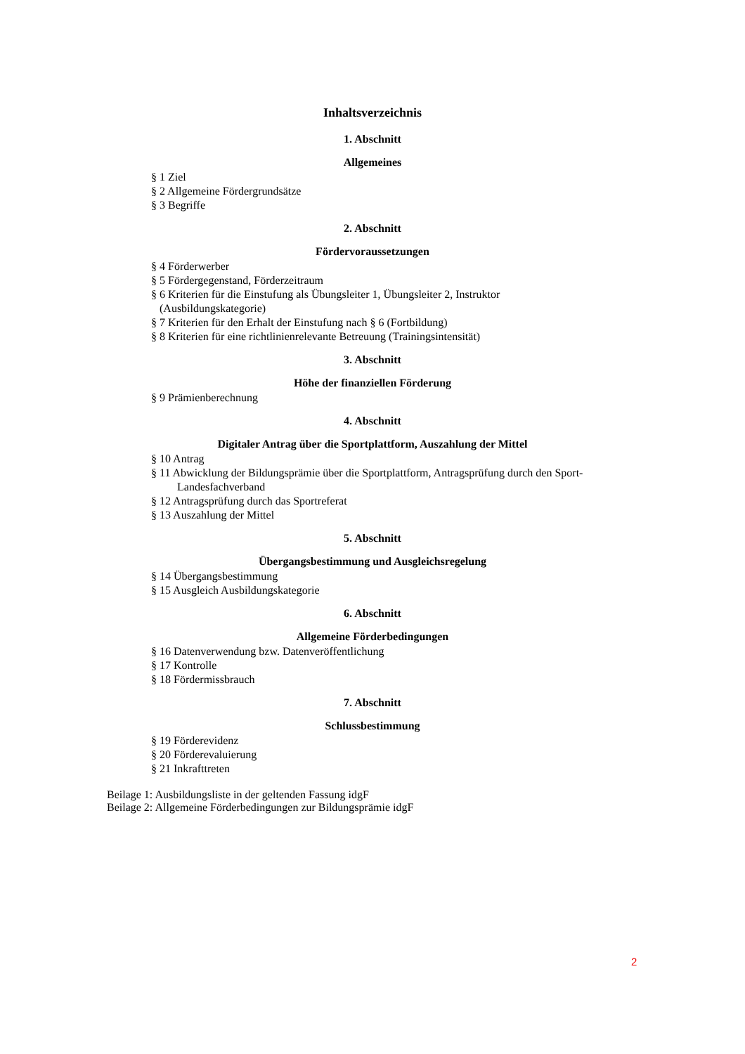Inhaltsverzeichnis
1. Abschnitt
Allgemeines
§ 1 Ziel
§ 2 Allgemeine Fördergrundsätze
§ 3 Begriffe
2. Abschnitt
Fördervoraussetzungen
§ 4 Förderwerber
§ 5 Fördergegenstand, Förderzeitraum
§ 6 Kriterien für die Einstufung als Übungsleiter 1, Übungsleiter 2, Instruktor
(Ausbildungskategorie)
§ 7 Kriterien für den Erhalt der Einstufung nach § 6 (Fortbildung)
§ 8 Kriterien für eine richtlinienrelevante Betreuung (Trainingsintensität)
3. Abschnitt
Höhe der finanziellen Förderung
§ 9 Prämienberechnung
4. Abschnitt
Digitaler Antrag über die Sportplattform, Auszahlung der Mittel
§ 10 Antrag
§ 11 Abwicklung der Bildungsprämie über die Sportplattform, Antragsprüfung durch den Sport-
Landesfachverband
§ 12 Antragsprüfung durch das Sportreferat
§ 13 Auszahlung der Mittel
5. Abschnitt
Übergangsbestimmung und Ausgleichsregelung
§ 14 Übergangsbestimmung
§ 15 Ausgleich Ausbildungskategorie
6. Abschnitt
Allgemeine Förderbedingungen
§ 16 Datenverwendung bzw. Datenveröffentlichung
§ 17 Kontrolle
§ 18 Fördermissbrauch
7. Abschnitt
Schlussbestimmung
§ 19 Förderevidenz
§ 20 Förderevaluierung
§ 21 Inkrafttreten
Beilage 1: Ausbildungsliste in der geltenden Fassung idgF
Beilage 2: Allgemeine Förderbedingungen zur Bildungsprämie idgF
2